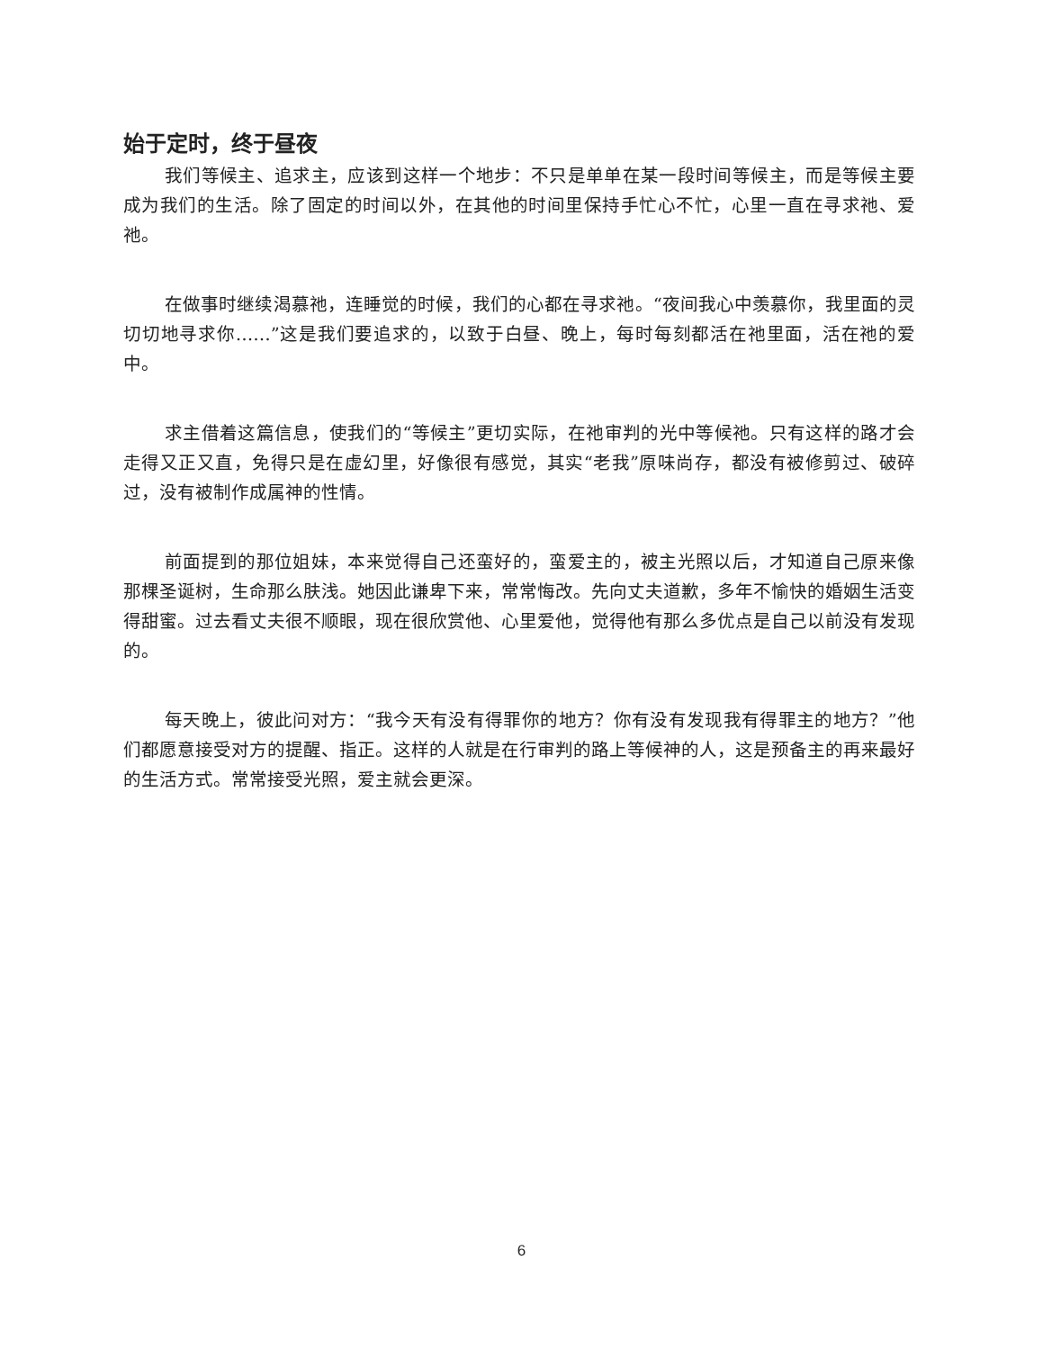始于定时，终于昼夜
我们等候主、追求主，应该到这样一个地步：不只是单单在某一段时间等候主，而是等候主要成为我们的生活。除了固定的时间以外，在其他的时间里保持手忙心不忙，心里一直在寻求祂、爱祂。
在做事时继续渴慕祂，连睡觉的时候，我们的心都在寻求祂。“夜间我心中羡慕你，我里面的灵切切地寻求你……”这是我们要追求的，以致于白昼、晚上，每时每刻都活在祂里面，活在祂的爱中。
求主借着这篇信息，使我们的“等候主”更切实际，在祂审判的光中等候祂。只有这样的路才会走得又正又直，免得只是在虚幻里，好像很有感觉，其实“老我”原味尚存，都没有被修剪过、破碎过，没有被制作成属神的性情。
前面提到的那位姐妹，本来觉得自己还蛮好的，蛮爱主的，被主光照以后，才知道自己原来像那棵圣诞树，生命那么肤浅。她因此谦卑下来，常常悔改。先向丈夫道歉，多年不愉快的婚姻生活变得甜蜜。过去看丈夫很不顺眼，现在很欣赏他、心里爱他，觉得他有那么多优点是自己以前没有发现的。
每天晚上，彼此问对方：“我今天有没有得罪你的地方？你有没有发现我有得罪主的地方？”他们都愿意接受对方的提醒、指正。这样的人就是在行审判的路上等候神的人，这是预备主的再来最好的生活方式。常常接受光照，爱主就会更深。
6